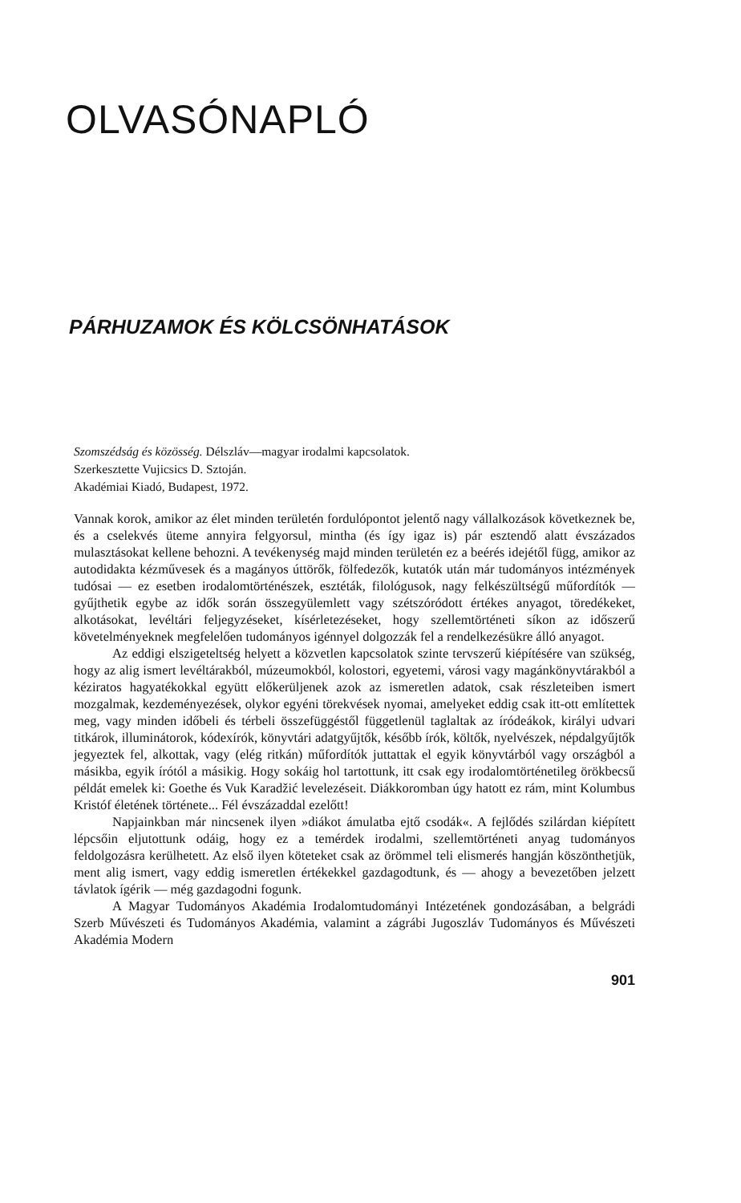OLVASÓNAPLÓ
PÁRHUZAMOK ÉS KÖLCSÖNHATÁSOK
Szomszédság és közösség. Délszláv—magyar irodalmi kapcsolatok.
Szerkesztette Vujicsics D. Sztoján.
Akadémiai Kiadó, Budapest, 1972.
Vannak korok, amikor az élet minden területén fordulópontot jelentő nagy vállalkozások következnek be, és a cselekvés üteme annyira felgyorsul, mintha (és így igaz is) pár esztendő alatt évszázados mulasztásokat kellene behozni. A tevékenység majd minden területén ez a beérés idejétől függ, amikor az autodidakta kézművesek és a magányos úttörők, fölfedezők, kutatók után már tudományos intézmények tudósai — ez esetben irodalomtörténészek, esztéták, filológusok, nagy felkészültségű műfordítók — gyűjthetik egybe az idők során összegyülemlett vagy szétszóródott értékes anyagot, töredékeket, alkotásokat, levéltári feljegyzéseket, kísérletezéseket, hogy szellemtörténeti síkon az időszerű követelményeknek megfelelően tudományos igénnyel dolgozzák fel a rendelkezésükre álló anyagot.
Az eddigi elszigeteltség helyett a közvetlen kapcsolatok szinte tervszerű kiépítésére van szükség, hogy az alig ismert levéltárakból, múzeumokból, kolostori, egyetemi, városi vagy magánkönyvtárakból a kéziratos hagyatékokkal együtt előkerüljenek azok az ismeretlen adatok, csak részleteiben ismert mozgalmak, kezdeményezések, olykor egyéni törekvések nyomai, amelyeket eddig csak itt-ott említettek meg, vagy minden időbeli és térbeli összefüggéstől függetlenül taglaltak az íródeákok, királyi udvari titkárok, illuminátorok, kódexírók, könyvtári adatgyűjtők, később írók, költők, nyelvészek, népdalgyűjtők jegyeztek fel, alkottak, vagy (elég ritkán) műfordítók juttattak el egyik könyvtárból vagy országból a másikba, egyik írótól a másikig. Hogy sokáig hol tartottunk, itt csak egy irodalomtörténetileg örökbecsű példát emelek ki: Goethe és Vuk Karadžić levelezéseit. Diákkoromban úgy hatott ez rám, mint Kolumbus Kristóf életének története... Fél évszázaddal ezelőtt!
Napjainkban már nincsenek ilyen »diákot ámulatba ejtő csodák«. A fejlődés szilárdan kiépített lépcsőin eljutottunk odáig, hogy ez a temérdek irodalmi, szellemtörténeti anyag tudományos feldolgozásra kerülhetett. Az első ilyen köteteket csak az örömmel teli elismerés hangján köszönthetjük, ment alig ismert, vagy eddig ismeretlen értékekkel gazdagodtunk, és — ahogy a bevezetőben jelzett távlatok ígérik — még gazdagodni fogunk.
A Magyar Tudományos Akadémia Irodalomtudományi Intézetének gondozásában, a belgrádi Szerb Művészeti és Tudományos Akadémia, valamint a zágrábi Jugoszláv Tudományos és Művészeti Akadémia Modern
901